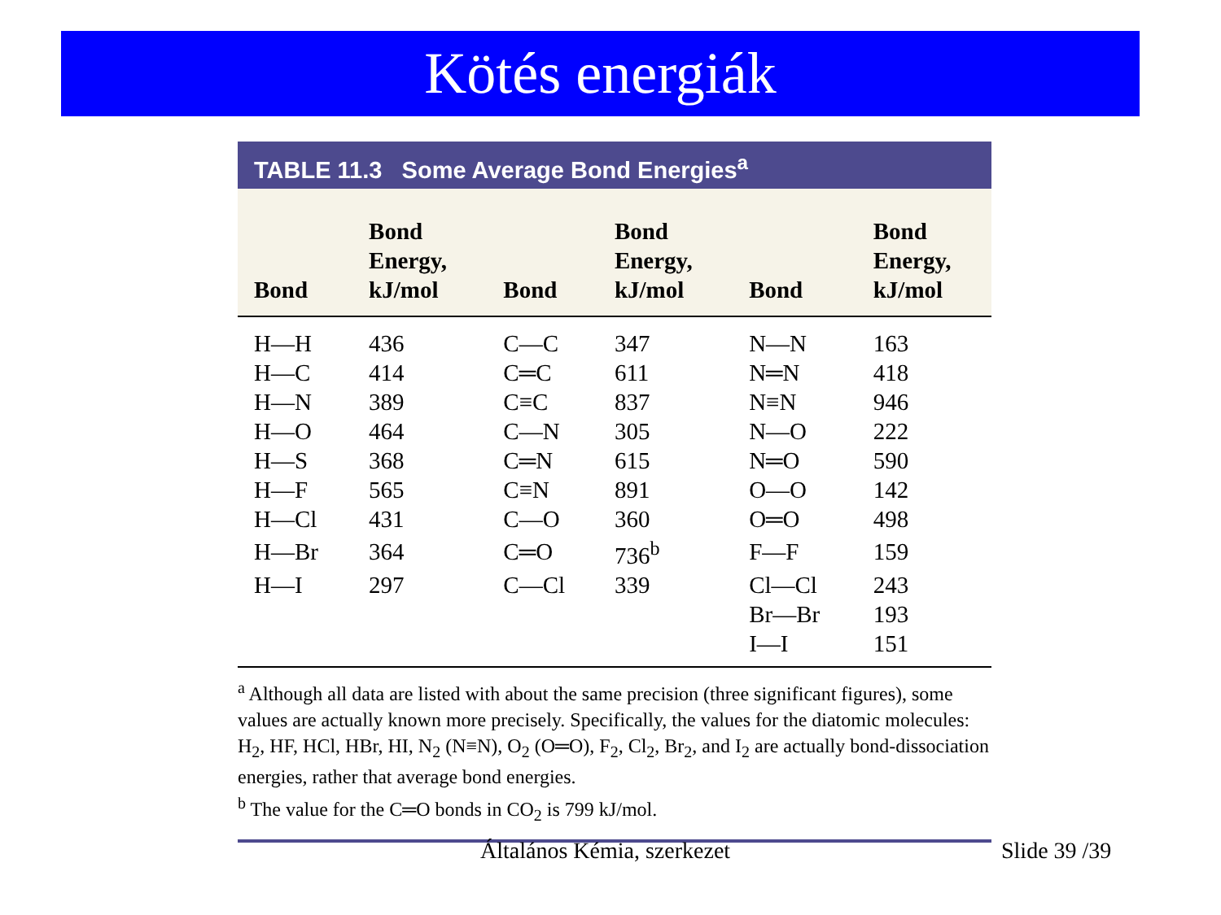Kötés energiák
TABLE 11.3 Some Average Bond Energies<sup>a</sup>
| Bond | Bond Energy, kJ/mol | Bond | Bond Energy, kJ/mol | Bond | Bond Energy, kJ/mol |
| --- | --- | --- | --- | --- | --- |
| H—H | 436 | C—C | 347 | N—N | 163 |
| H—C | 414 | C═C | 611 | N═N | 418 |
| H—N | 389 | C≡C | 837 | N≡N | 946 |
| H—O | 464 | C—N | 305 | N—O | 222 |
| H—S | 368 | C═N | 615 | N═O | 590 |
| H—F | 565 | C≡N | 891 | O—O | 142 |
| H—Cl | 431 | C—O | 360 | O═O | 498 |
| H—Br | 364 | C═O | 736<sup>b</sup> | F—F | 159 |
| H—I | 297 | C—Cl | 339 | Cl—Cl | 243 |
| | | | | Br—Br | 193 |
| | | | | I—I | 151 |
<sup>a</sup> Although all data are listed with about the same precision (three significant figures), some values are actually known more precisely. Specifically, the values for the diatomic molecules: H<sub>2</sub>, HF, HCl, HBr, HI, N<sub>2</sub> (N≡N), O<sub>2</sub> (O═O), F<sub>2</sub>, Cl<sub>2</sub>, Br<sub>2</sub>, and I<sub>2</sub> are actually bond-dissociation energies, rather that average bond energies.
<sup>b</sup> The value for the C═O bonds in CO<sub>2</sub> is 799 kJ/mol.
Általános Kémia, szerkezet Slide 39 /39